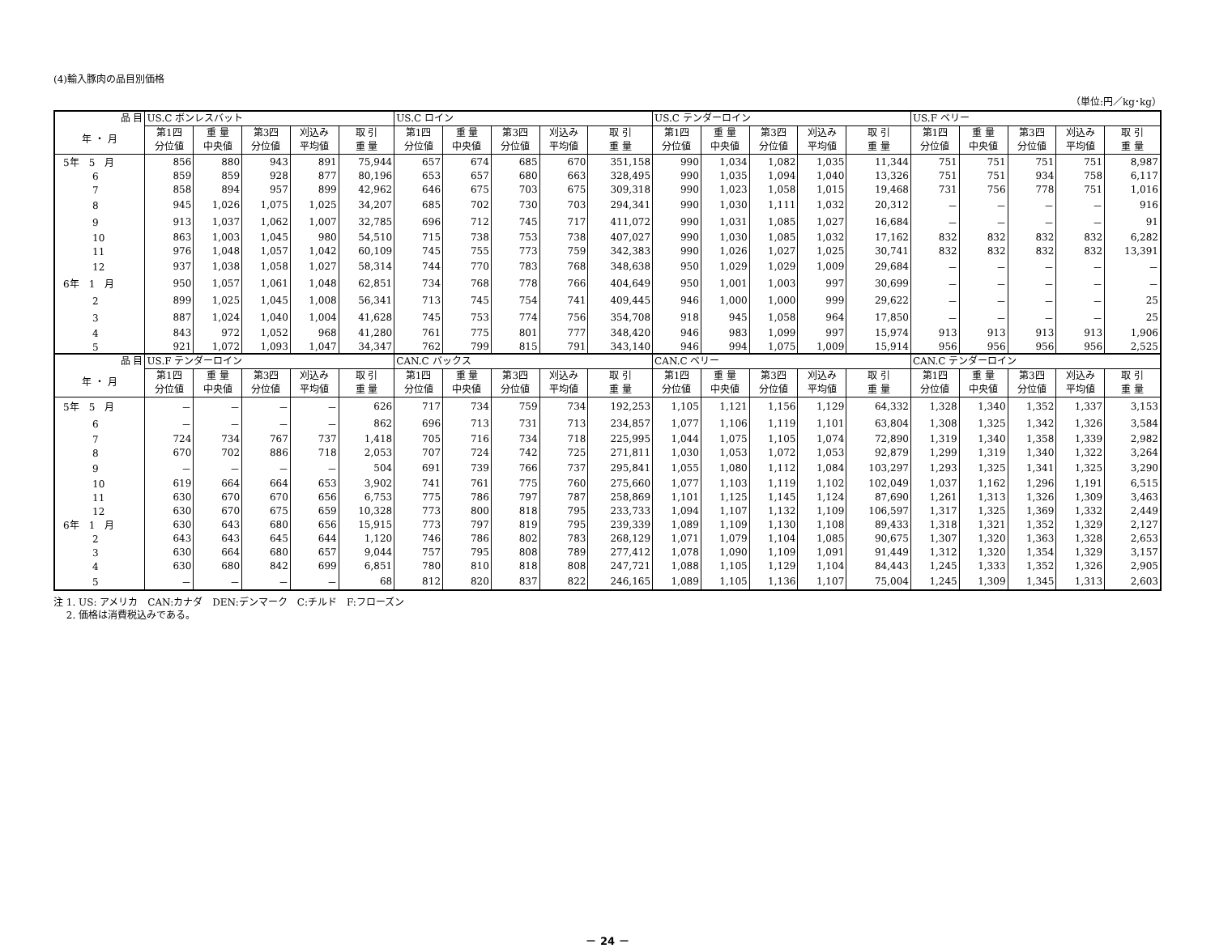(4)輸入豚肉の品目別価格
（単位:円／kg･kg）
| 品 目 | US.C ボンレスバット | | | | | US.C ロイン | | | | | US.C テンダーロイン | | | | | US.F ベリー | | | | |
| --- | --- | --- | --- | --- | --- | --- | --- | --- | --- | --- | --- | --- | --- | --- | --- | --- | --- | --- | --- | --- |
| 年 ・ 月 | 第1四 分位値 | 重 量 中央値 | 第3四 分位値 | 刈込み 平均値 | 取 引 重 量 | 第1四 分位値 | 重 量 中央値 | 第3四 分位値 | 刈込み 平均値 | 取 引 重 量 | 第1四 分位値 | 重 量 中央値 | 第3四 分位値 | 刈込み 平均値 | 取 引 重 量 | 第1四 分位値 | 重 量 中央値 | 第3四 分位値 | 刈込み 平均値 | 取 引 重 量 |
| 5年 5 月 | 856 | 880 | 943 | 891 | 75,944 | 657 | 674 | 685 | 670 | 351,158 | 990 | 1,034 | 1,082 | 1,035 | 11,344 | 751 | 751 | 751 | 751 | 8,987 |
| 6 | 859 | 859 | 928 | 877 | 80,196 | 653 | 657 | 680 | 663 | 328,495 | 990 | 1,035 | 1,094 | 1,040 | 13,326 | 751 | 751 | 934 | 758 | 6,117 |
| 7 | 858 | 894 | 957 | 899 | 42,962 | 646 | 675 | 703 | 675 | 309,318 | 990 | 1,023 | 1,058 | 1,015 | 19,468 | 731 | 756 | 778 | 751 | 1,016 |
| 8 | 945 | 1,026 | 1,075 | 1,025 | 34,207 | 685 | 702 | 730 | 703 | 294,341 | 990 | 1,030 | 1,111 | 1,032 | 20,312 | － | － | － | － | 916 |
| 9 | 913 | 1,037 | 1,062 | 1,007 | 32,785 | 696 | 712 | 745 | 717 | 411,072 | 990 | 1,031 | 1,085 | 1,027 | 16,684 | － | － | － | － | 91 |
| 10 | 863 | 1,003 | 1,045 | 980 | 54,510 | 715 | 738 | 753 | 738 | 407,027 | 990 | 1,030 | 1,085 | 1,032 | 17,162 | 832 | 832 | 832 | 832 | 6,282 |
| 11 | 976 | 1,048 | 1,057 | 1,042 | 60,109 | 745 | 755 | 773 | 759 | 342,383 | 990 | 1,026 | 1,027 | 1,025 | 30,741 | 832 | 832 | 832 | 832 | 13,391 |
| 12 | 937 | 1,038 | 1,058 | 1,027 | 58,314 | 744 | 770 | 783 | 768 | 348,638 | 950 | 1,029 | 1,029 | 1,009 | 29,684 | － | － | － | － | － |
| 6年 1 月 | 950 | 1,057 | 1,061 | 1,048 | 62,851 | 734 | 768 | 778 | 766 | 404,649 | 950 | 1,001 | 1,003 | 997 | 30,699 | － | － | － | － | － |
| 2 | 899 | 1,025 | 1,045 | 1,008 | 56,341 | 713 | 745 | 754 | 741 | 409,445 | 946 | 1,000 | 1,000 | 999 | 29,622 | － | － | － | － | 25 |
| 3 | 887 | 1,024 | 1,040 | 1,004 | 41,628 | 745 | 753 | 774 | 756 | 354,708 | 918 | 945 | 1,058 | 964 | 17,850 | － | － | － | － | 25 |
| 4 | 843 | 972 | 1,052 | 968 | 41,280 | 761 | 775 | 801 | 777 | 348,420 | 946 | 983 | 1,099 | 997 | 15,974 | 913 | 913 | 913 | 913 | 1,906 |
| 5 | 921 | 1,072 | 1,093 | 1,047 | 34,347 | 762 | 799 | 815 | 791 | 343,140 | 946 | 994 | 1,075 | 1,009 | 15,914 | 956 | 956 | 956 | 956 | 2,525 |
| 品 目 | US.F テンダーロイン | | | | | CAN.C バックス | | | | | CAN.C ベリー | | | | | CAN.C テンダーロイン | | | | |
| 年 ・ 月 | 第1四 分位値 | 重 量 中央値 | 第3四 分位値 | 刈込み 平均値 | 取 引 重 量 | 第1四 分位値 | 重 量 中央値 | 第3四 分位値 | 刈込み 平均値 | 取 引 重 量 | 第1四 分位値 | 重 量 中央値 | 第3四 分位値 | 刈込み 平均値 | 取 引 重 量 | 第1四 分位値 | 重 量 中央値 | 第3四 分位値 | 刈込み 平均値 | 取 引 重 量 |
| 5年 5 月 | － | － | － | － | 626 | 717 | 734 | 759 | 734 | 192,253 | 1,105 | 1,121 | 1,156 | 1,129 | 64,332 | 1,328 | 1,340 | 1,352 | 1,337 | 3,153 |
| 6 | － | － | － | － | 862 | 696 | 713 | 731 | 713 | 234,857 | 1,077 | 1,106 | 1,119 | 1,101 | 63,804 | 1,308 | 1,325 | 1,342 | 1,326 | 3,584 |
| 7 | 724 | 734 | 767 | 737 | 1,418 | 705 | 716 | 734 | 718 | 225,995 | 1,044 | 1,075 | 1,105 | 1,074 | 72,890 | 1,319 | 1,340 | 1,358 | 1,339 | 2,982 |
| 8 | 670 | 702 | 886 | 718 | 2,053 | 707 | 724 | 742 | 725 | 271,811 | 1,030 | 1,053 | 1,072 | 1,053 | 92,879 | 1,299 | 1,319 | 1,340 | 1,322 | 3,264 |
| 9 | － | － | － | － | 504 | 691 | 739 | 766 | 737 | 295,841 | 1,055 | 1,080 | 1,112 | 1,084 | 103,297 | 1,293 | 1,325 | 1,341 | 1,325 | 3,290 |
| 10 | 619 | 664 | 664 | 653 | 3,902 | 741 | 761 | 775 | 760 | 275,660 | 1,077 | 1,103 | 1,119 | 1,102 | 102,049 | 1,037 | 1,162 | 1,296 | 1,191 | 6,515 |
| 11 | 630 | 670 | 670 | 656 | 6,753 | 775 | 786 | 797 | 787 | 258,869 | 1,101 | 1,125 | 1,145 | 1,124 | 87,690 | 1,261 | 1,313 | 1,326 | 1,309 | 3,463 |
| 12 | 630 | 670 | 675 | 659 | 10,328 | 773 | 800 | 818 | 795 | 233,733 | 1,094 | 1,107 | 1,132 | 1,109 | 106,597 | 1,317 | 1,325 | 1,369 | 1,332 | 2,449 |
| 6年 1 月 | 630 | 643 | 680 | 656 | 15,915 | 773 | 797 | 819 | 795 | 239,339 | 1,089 | 1,109 | 1,130 | 1,108 | 89,433 | 1,318 | 1,321 | 1,352 | 1,329 | 2,127 |
| 2 | 643 | 643 | 645 | 644 | 1,120 | 746 | 786 | 802 | 783 | 268,129 | 1,071 | 1,079 | 1,104 | 1,085 | 90,675 | 1,307 | 1,320 | 1,363 | 1,328 | 2,653 |
| 3 | 630 | 664 | 680 | 657 | 9,044 | 757 | 795 | 808 | 789 | 277,412 | 1,078 | 1,090 | 1,109 | 1,091 | 91,449 | 1,312 | 1,320 | 1,354 | 1,329 | 3,157 |
| 4 | 630 | 680 | 842 | 699 | 6,851 | 780 | 810 | 818 | 808 | 247,721 | 1,088 | 1,105 | 1,129 | 1,104 | 84,443 | 1,245 | 1,333 | 1,352 | 1,326 | 2,905 |
| 5 | － | － | － | － | 68 | 812 | 820 | 837 | 822 | 246,165 | 1,089 | 1,105 | 1,136 | 1,107 | 75,004 | 1,245 | 1,309 | 1,345 | 1,313 | 2,603 |
注 1. US: アメリカ　CAN:カナダ　DEN:デンマーク　C:チルド　F:フローズン
　 2. 価格は消費税込みである。
－ 24 －